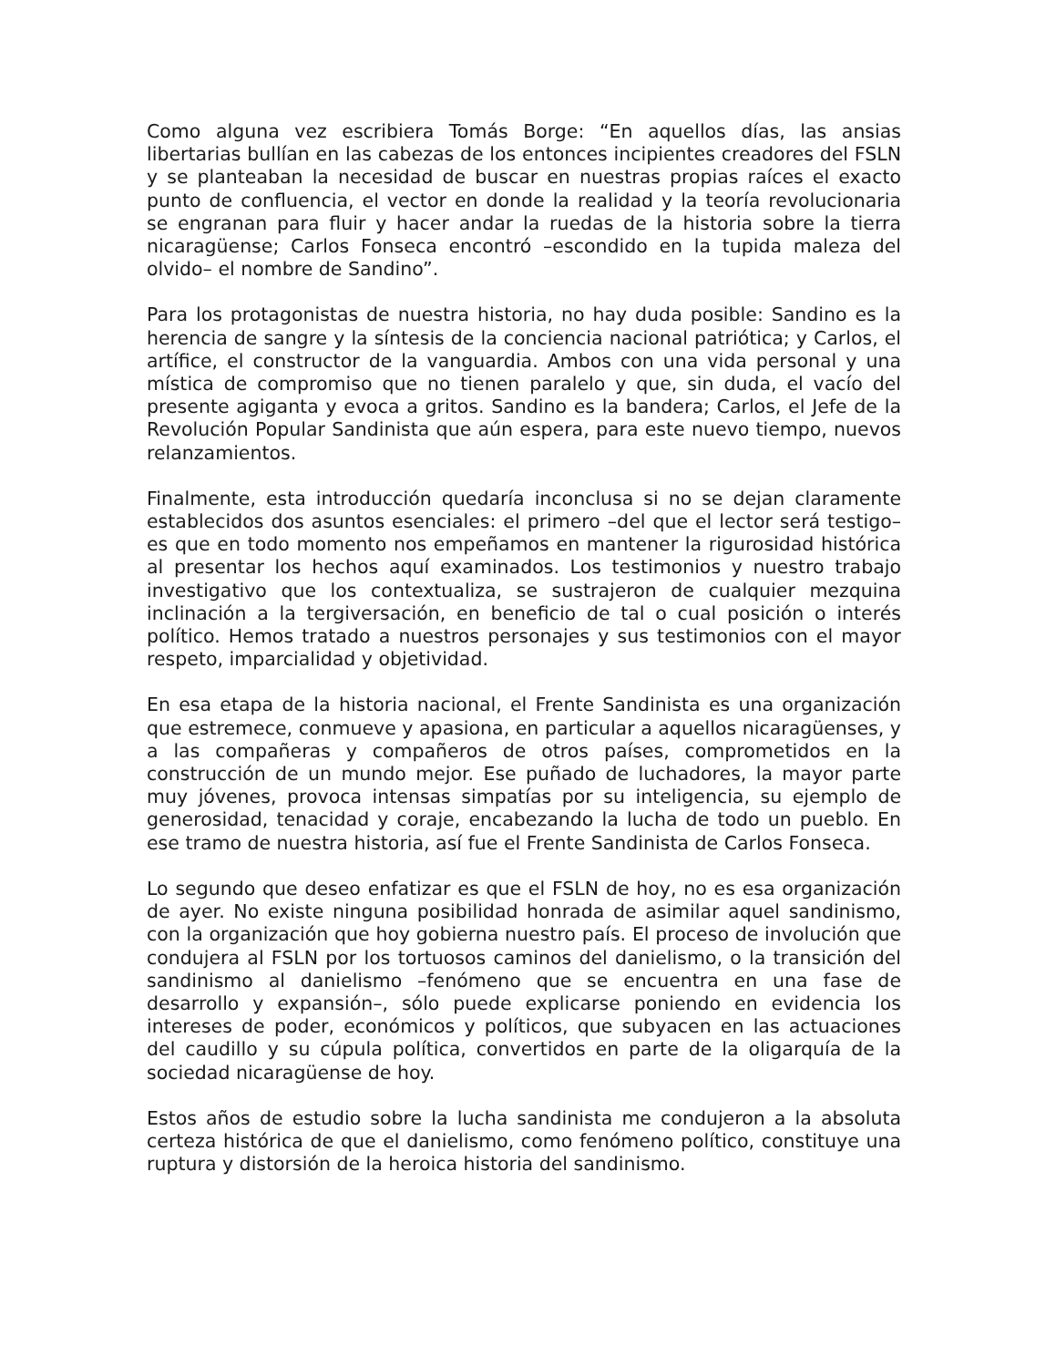Como alguna vez escribiera Tomás Borge: “En aquellos días, las ansias libertarias bullían en las cabezas de los entonces incipientes creadores del FSLN y se planteaban la necesidad de buscar en nuestras propias raíces el exacto punto de confluencia, el vector en donde la realidad y la teoría revolucionaria se engranan para fluir y hacer andar la ruedas de la historia sobre la tierra nicaragüense; Carlos Fonseca encontró –escondido en la tupida maleza del olvido– el nombre de Sandino”.
Para los protagonistas de nuestra historia, no hay duda posible: Sandino es la herencia de sangre y la síntesis de la conciencia nacional patriótica; y Carlos, el artífice, el constructor de la vanguardia. Ambos con una vida personal y una mística de compromiso que no tienen paralelo y que, sin duda, el vacío del presente agiganta y evoca a gritos. Sandino es la bandera; Carlos, el Jefe de la Revolución Popular Sandinista que aún espera, para este nuevo tiempo, nuevos relanzamientos.
Finalmente, esta introducción quedaría inconclusa si no se dejan claramente establecidos dos asuntos esenciales: el primero –del que el lector será testigo– es que en todo momento nos empeñamos en mantener la rigurosidad histórica al presentar los hechos aquí examinados. Los testimonios y nuestro trabajo investigativo que los contextualiza, se sustrajeron de cualquier mezquina inclinación a la tergiversación, en beneficio de tal o cual posición o interés político. Hemos tratado a nuestros personajes y sus testimonios con el mayor respeto, imparcialidad y objetividad.
En esa etapa de la historia nacional, el Frente Sandinista es una organización que estremece, conmueve y apasiona, en particular a aquellos nicaragüenses, y a las compañeras y compañeros de otros países, comprometidos en la construcción de un mundo mejor. Ese puñado de luchadores, la mayor parte muy jóvenes, provoca intensas simpatías por su inteligencia, su ejemplo de generosidad, tenacidad y coraje, encabezando la lucha de todo un pueblo. En ese tramo de nuestra historia, así fue el Frente Sandinista de Carlos Fonseca.
Lo segundo que deseo enfatizar es que el FSLN de hoy, no es esa organización de ayer. No existe ninguna posibilidad honrada de asimilar aquel sandinismo, con la organización que hoy gobierna nuestro país. El proceso de involución que condujera al FSLN por los tortuosos caminos del danielismo, o la transición del sandinismo al danielismo –fenómeno que se encuentra en una fase de desarrollo y expansión–, sólo puede explicarse poniendo en evidencia los intereses de poder, económicos y políticos, que subyacen en las actuaciones del caudillo y su cúpula política, convertidos en parte de la oligarquía de la sociedad nicaragüense de hoy.
Estos años de estudio sobre la lucha sandinista me condujeron a la absoluta certeza histórica de que el danielismo, como fenómeno político, constituye una ruptura y distorsión de la heroica historia del sandinismo.